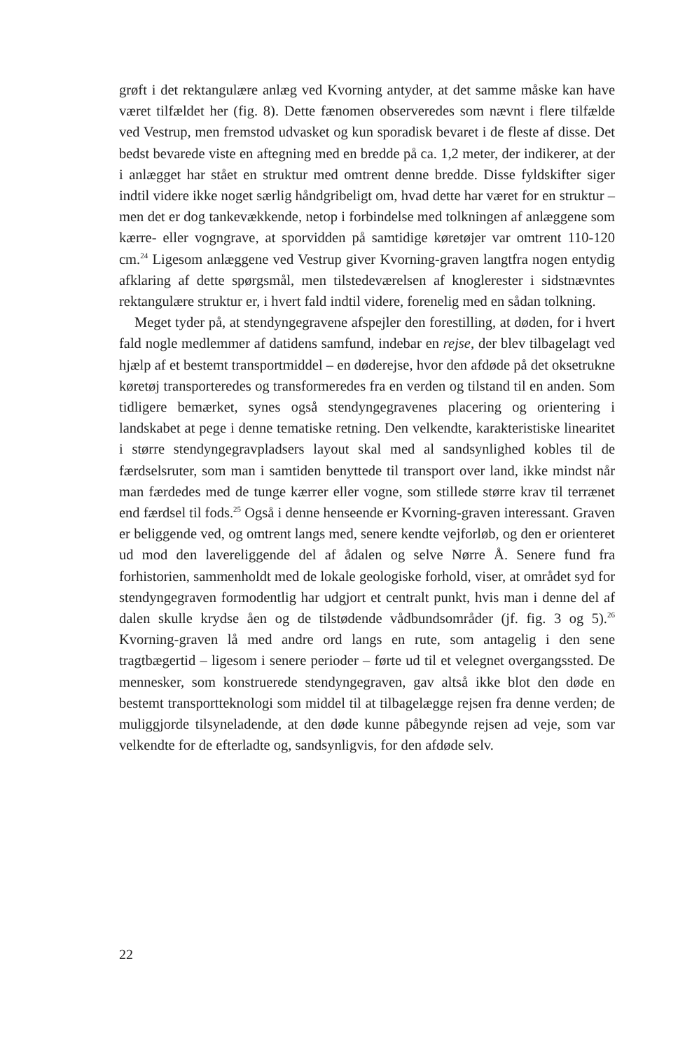grøft i det rektangulære anlæg ved Kvorning antyder, at det samme måske kan have været tilfældet her (fig. 8). Dette fænomen observeredes som nævnt i flere tilfælde ved Vestrup, men fremstod udvasket og kun sporadisk bevaret i de fleste af disse. Det bedst bevarede viste en aftegning med en bredde på ca. 1,2 meter, der indikerer, at der i anlægget har stået en struktur med omtrent denne bredde. Disse fyldskifter siger indtil videre ikke noget særlig håndgribeligt om, hvad dette har været for en struktur – men det er dog tankevækkende, netop i forbindelse med tolkningen af anlæggene som kærre- eller vogngrave, at sporvidden på samtidige køretøjer var omtrent 110-120 cm.<sup>24</sup> Ligesom anlæggene ved Vestrup giver Kvorning-graven langtfra nogen entydig afklaring af dette spørgsmål, men tilstedeværelsen af knoglerester i sidstnævntes rektangulære struktur er, i hvert fald indtil videre, forenelig med en sådan tolkning.
Meget tyder på, at stendyngegravene afspejler den forestilling, at døden, for i hvert fald nogle medlemmer af datidens samfund, indebar en rejse, der blev tilbagelagt ved hjælp af et bestemt transportmiddel – en døderejse, hvor den afdøde på det oksetrukne køretøj transporteredes og transformeredes fra en verden og tilstand til en anden. Som tidligere bemærket, synes også stendyngegravenes placering og orientering i landskabet at pege i denne tematiske retning. Den velkendte, karakteristiske linearitet i større stendyngegravpladsers layout skal med al sandsynlighed kobles til de færdselsruter, som man i samtiden benyttede til transport over land, ikke mindst når man færdedes med de tunge kærrer eller vogne, som stillede større krav til terrænet end færdsel til fods.<sup>25</sup> Også i denne henseende er Kvorning-graven interessant. Graven er beliggende ved, og omtrent langs med, senere kendte vejforløb, og den er orienteret ud mod den lavereliggende del af ådalen og selve Nørre Å. Senere fund fra forhistorien, sammenholdt med de lokale geologiske forhold, viser, at området syd for stendyngegraven formodentlig har udgjort et centralt punkt, hvis man i denne del af dalen skulle krydse åen og de tilstødende vådbundsområder (jf. fig. 3 og 5).<sup>26</sup> Kvorning-graven lå med andre ord langs en rute, som antagelig i den sene tragtbægertid – ligesom i senere perioder – førte ud til et velegnet overgangssted. De mennesker, som konstruerede stendyngegraven, gav altså ikke blot den døde en bestemt transportteknologi som middel til at tilbagelægge rejsen fra denne verden; de muliggjorde tilsyneladende, at den døde kunne påbegynde rejsen ad veje, som var velkendte for de efterladte og, sandsynligvis, for den afdøde selv.
22